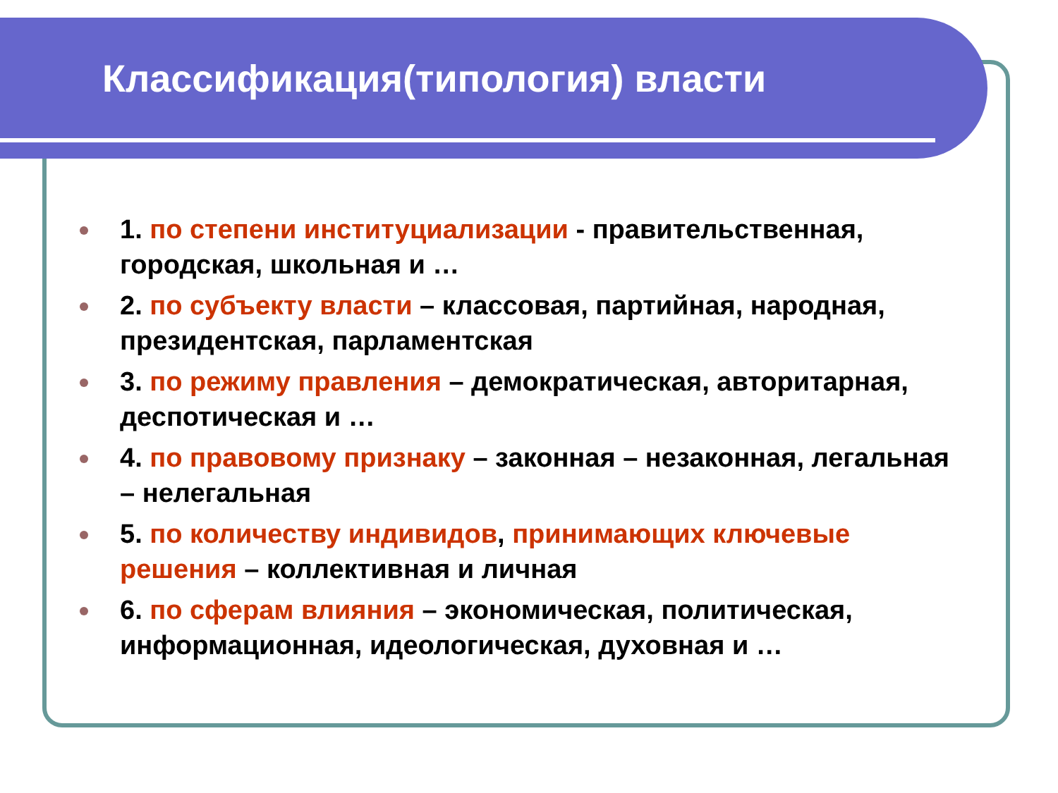Классификация(типология) власти
1. по степени институциализации - правительственная, городская, школьная и …
2. по субъекту власти – классовая, партийная, народная, президентская, парламентская
3. по режиму правления – демократическая, авторитарная, деспотическая и …
4. по правовому признаку – законная – незаконная, легальная – нелегальная
5. по количеству индивидов, принимающих ключевые решения – коллективная и личная
6. по сферам влияния – экономическая, политическая, информационная, идеологическая, духовная и …